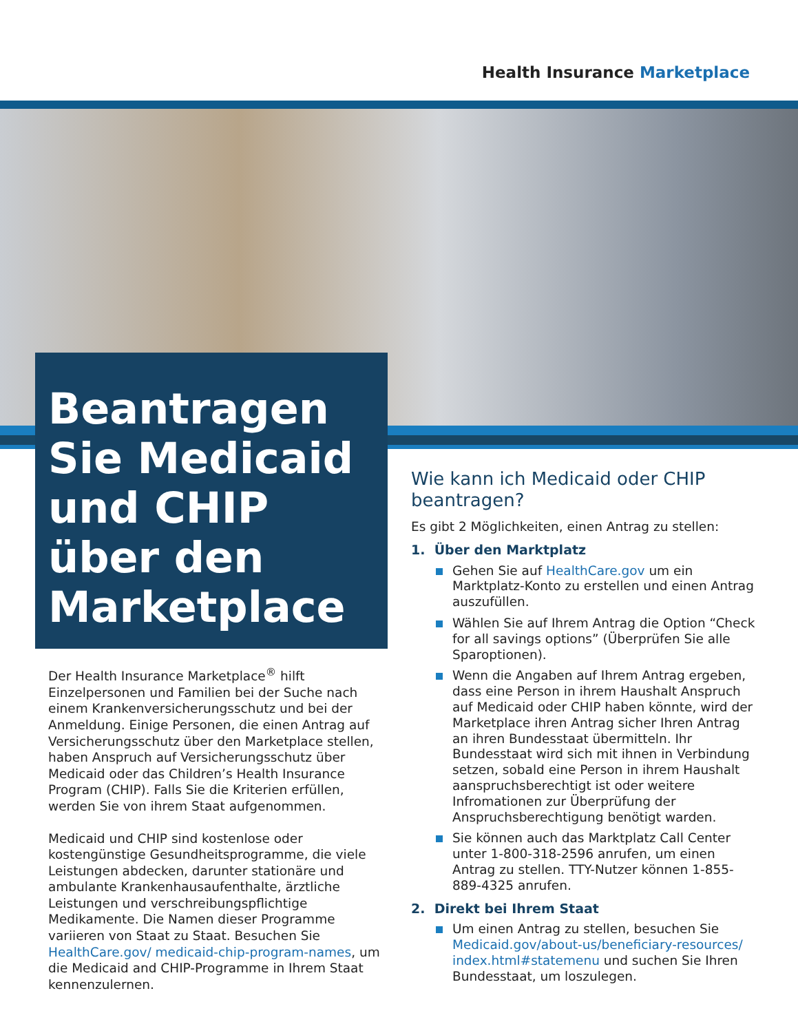Health Insurance Marketplace
Beantragen Sie Medicaid und CHIP über den Marketplace
Der Health Insurance Marketplace<sup>®</sup> hilft Einzelpersonen und Familien bei der Suche nach einem Krankenversicherungsschutz und bei der Anmeldung. Einige Personen, die einen Antrag auf Versicherungsschutz über den Marketplace stellen, haben Anspruch auf Versicherungsschutz über Medicaid oder das Children’s Health Insurance Program (CHIP). Falls Sie die Kriterien erfüllen, werden Sie von ihrem Staat aufgenommen.
Medicaid und CHIP sind kostenlose oder kostengünstige Gesundheitsprogramme, die viele Leistungen abdecken, darunter stationäre und ambulante Krankenhausaufenthalte, ärztliche Leistungen und verschreibungspflichtige Medikamente. Die Namen dieser Programme variieren von Staat zu Staat. Besuchen Sie HealthCare.gov/ medicaid-chip-program-names, um die Medicaid and CHIP-Programme in Ihrem Staat kennenzulernen.
Wie kann ich Medicaid oder CHIP beantragen?
Es gibt 2 Möglichkeiten, einen Antrag zu stellen:
1. Über den Marktplatz
Gehen Sie auf HealthCare.gov um ein Marktplatz-Konto zu erstellen und einen Antrag auszufüllen.
Wählen Sie auf Ihrem Antrag die Option “Check for all savings options” (Überprüfen Sie alle Sparoptionen).
Wenn die Angaben auf Ihrem Antrag ergeben, dass eine Person in ihrem Haushalt Anspruch auf Medicaid oder CHIP haben könnte, wird der Marketplace ihren Antrag sicher Ihren Antrag an ihren Bundesstaat übermitteln. Ihr Bundesstaat wird sich mit ihnen in Verbindung setzen, sobald eine Person in ihrem Haushalt aanspruchsberechtigt ist oder weitere Infromationen zur Überprüfung der Anspruchsberechtigung benötigt warden.
Sie können auch das Marktplatz Call Center unter 1-800-318-2596 anrufen, um einen Antrag zu stellen. TTY-Nutzer können 1-855-889-4325 anrufen.
2. Direkt bei Ihrem Staat
Um einen Antrag zu stellen, besuchen Sie Medicaid.gov/about-us/beneficiary-resources/ index.html#statemenu und suchen Sie Ihren Bundesstaat, um loszulegen.